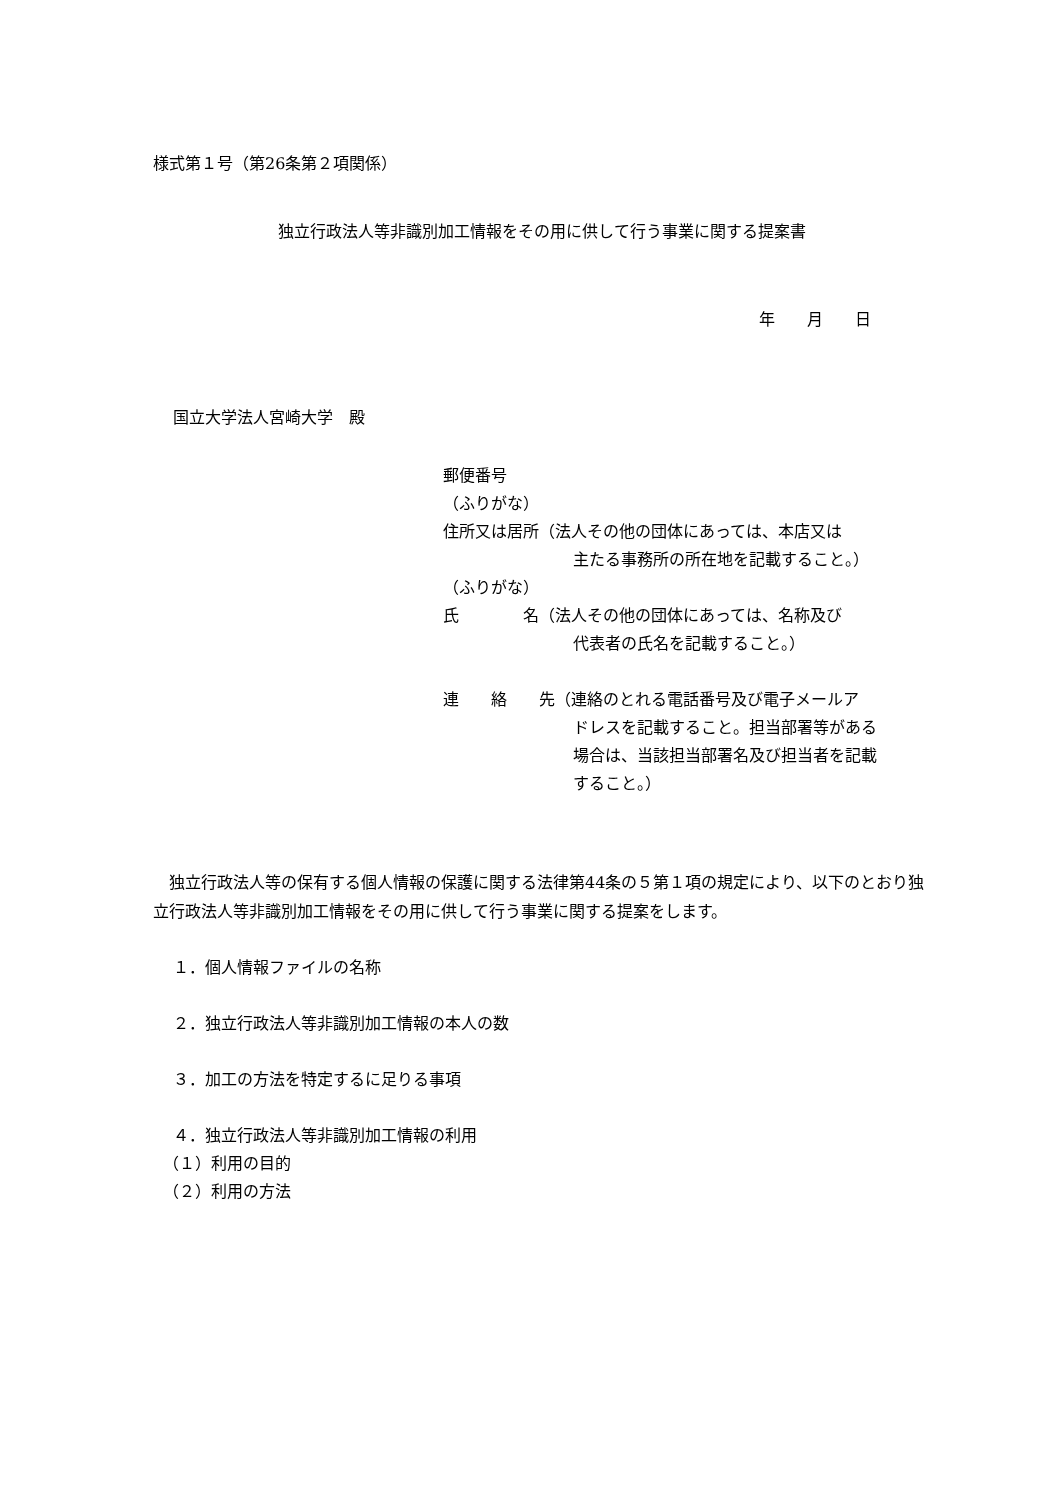様式第１号（第26条第２項関係）
独立行政法人等非識別加工情報をその用に供して行う事業に関する提案書
年　　月　　日
国立大学法人宮崎大学　殿
郵便番号
（ふりがな）
住所又は居所（法人その他の団体にあっては、本店又は
主たる事務所の所在地を記載すること。）
（ふりがな）
氏　　　　名（法人その他の団体にあっては、名称及び
代表者の氏名を記載すること。）
連　　絡　　先（連絡のとれる電話番号及び電子メールア
ドレスを記載すること。担当部署等がある
場合は、当該担当部署名及び担当者を記載
すること。）
独立行政法人等の保有する個人情報の保護に関する法律第44条の５第１項の規定により、以下のとおり独立行政法人等非識別加工情報をその用に供して行う事業に関する提案をします。
１．個人情報ファイルの名称
２．独立行政法人等非識別加工情報の本人の数
３．加工の方法を特定するに足りる事項
４．独立行政法人等非識別加工情報の利用
（１）利用の目的
（２）利用の方法